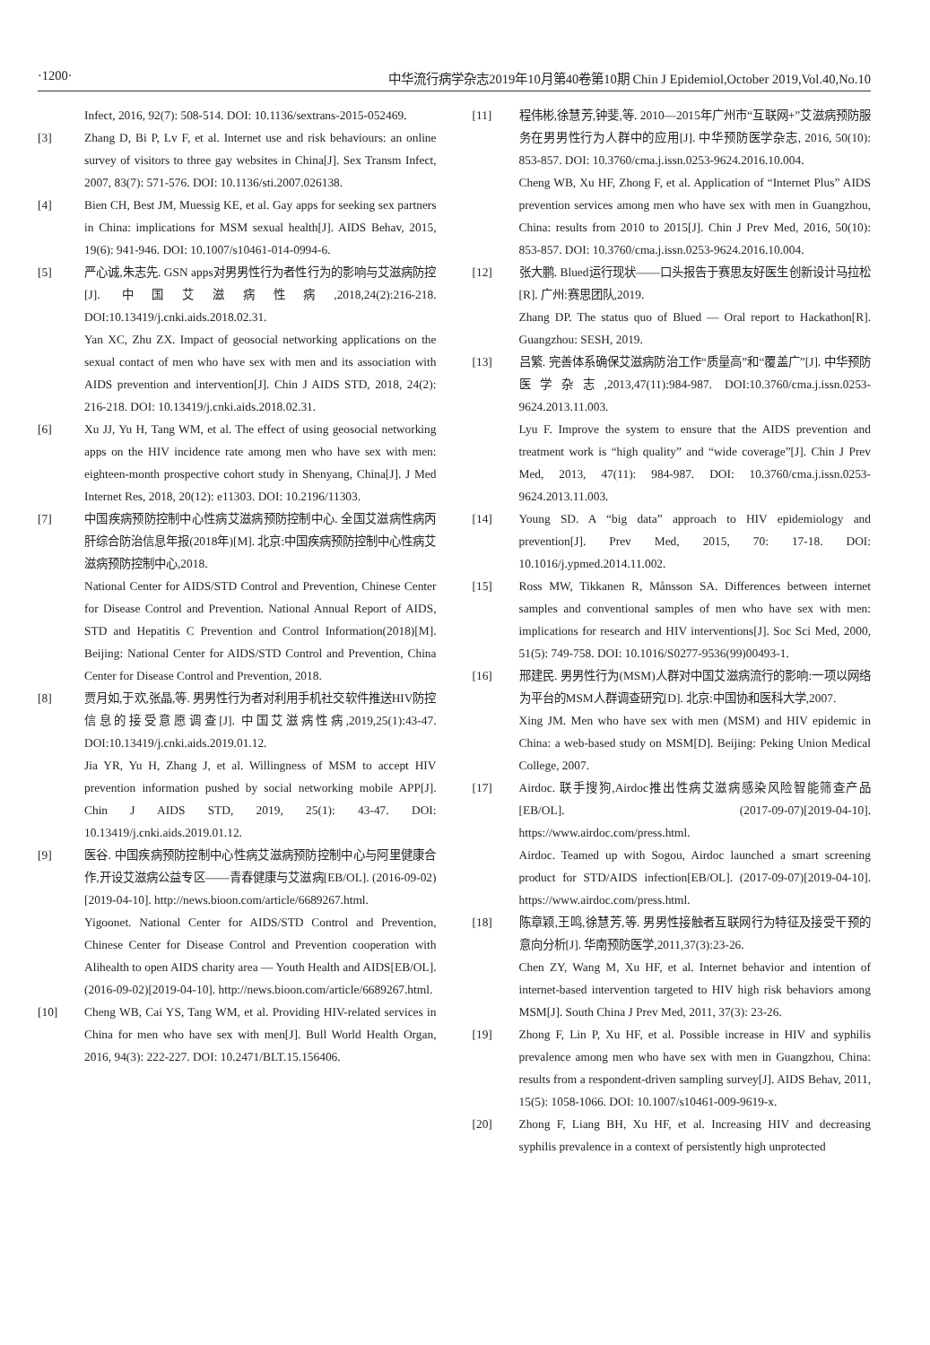·1200· 中华流行病学杂志2019年10月第40卷第10期 Chin J Epidemiol,October 2019,Vol.40,No.10
Infect, 2016, 92(7): 508-514. DOI: 10.1136/sextrans-2015-052469.
[3] Zhang D, Bi P, Lv F, et al. Internet use and risk behaviours: an online survey of visitors to three gay websites in China[J]. Sex Transm Infect, 2007, 83(7): 571-576. DOI: 10.1136/sti.2007.026138.
[4] Bien CH, Best JM, Muessig KE, et al. Gay apps for seeking sex partners in China: implications for MSM sexual health[J]. AIDS Behav, 2015, 19(6): 941-946. DOI: 10.1007/s10461-014-0994-6.
[5] 严心诚,朱志先. GSN apps对男男性行为者性行为的影响与艾滋病防控[J]. 中国艾滋病性病,2018,24(2):216-218. DOI:10.13419/j.cnki.aids.2018.02.31.
Yan XC, Zhu ZX. Impact of geosocial networking applications on the sexual contact of men who have sex with men and its association with AIDS prevention and intervention[J]. Chin J AIDS STD, 2018, 24(2): 216-218. DOI: 10.13419/j.cnki.aids.2018.02.31.
[6] Xu JJ, Yu H, Tang WM, et al. The effect of using geosocial networking apps on the HIV incidence rate among men who have sex with men: eighteen-month prospective cohort study in Shenyang, China[J]. J Med Internet Res, 2018, 20(12): e11303. DOI: 10.2196/11303.
[7] 中国疾病预防控制中心性病艾滋病预防控制中心. 全国艾滋病性病丙肝综合防治信息年报(2018年)[M]. 北京:中国疾病预防控制中心性病艾滋病预防控制中心,2018.
National Center for AIDS/STD Control and Prevention, Chinese Center for Disease Control and Prevention. National Annual Report of AIDS, STD and Hepatitis C Prevention and Control Information(2018)[M]. Beijing: National Center for AIDS/STD Control and Prevention, China Center for Disease Control and Prevention, 2018.
[8] 贾月如,于欢,张晶,等. 男男性行为者对利用手机社交软件推送HIV防控信息的接受意愿调查[J]. 中国艾滋病性病,2019,25(1):43-47. DOI:10.13419/j.cnki.aids.2019.01.12.
Jia YR, Yu H, Zhang J, et al. Willingness of MSM to accept HIV prevention information pushed by social networking mobile APP[J]. Chin J AIDS STD, 2019, 25(1): 43-47. DOI: 10.13419/j.cnki.aids.2019.01.12.
[9] 医谷. 中国疾病预防控制中心性病艾滋病预防控制中心与阿里健康合作,开设艾滋病公益专区——青春健康与艾滋病[EB/OL]. (2016-09-02) [2019-04-10]. http://news.bioon.com/article/6689267.html.
Yigoonet. National Center for AIDS/STD Control and Prevention, Chinese Center for Disease Control and Prevention cooperation with Alihealth to open AIDS charity area — Youth Health and AIDS[EB/OL]. (2016-09-02)[2019-04-10]. http://news.bioon.com/article/6689267.html.
[10] Cheng WB, Cai YS, Tang WM, et al. Providing HIV-related services in China for men who have sex with men[J]. Bull World Health Organ, 2016, 94(3): 222-227. DOI: 10.2471/BLT.15.156406.
[11] 程伟彬,徐慧芳,钟斐,等. 2010—2015年广州市“互联网+”艾滋病预防服务在男男性行为人群中的应用[J]. 中华预防医学杂志, 2016, 50(10): 853-857. DOI: 10.3760/cma.j.issn.0253-9624.2016.10.004.
Cheng WB, Xu HF, Zhong F, et al. Application of “Internet Plus” AIDS prevention services among men who have sex with men in Guangzhou, China: results from 2010 to 2015[J]. Chin J Prev Med, 2016, 50(10): 853-857. DOI: 10.3760/cma.j.issn.0253-9624.2016.10.004.
[12] 张大鹏. Blued运行现状——口头报告于赛思友好医生创新设计马拉松[R]. 广州:赛思团队,2019.
Zhang DP. The status quo of Blued — Oral report to Hackathon[R]. Guangzhou: SESH, 2019.
[13] 吕繁. 完善体系确保艾滋病防治工作“质量高”和“覆盖广”[J]. 中华预防医学杂志,2013,47(11):984-987. DOI:10.3760/cma.j.issn.0253-9624.2013.11.003.
Lyu F. Improve the system to ensure that the AIDS prevention and treatment work is “high quality” and “wide coverage”[J]. Chin J Prev Med, 2013, 47(11): 984-987. DOI: 10.3760/cma.j.issn.0253-9624.2013.11.003.
[14] Young SD. A “big data” approach to HIV epidemiology and prevention[J]. Prev Med, 2015, 70: 17-18. DOI: 10.1016/j.ypmed.2014.11.002.
[15] Ross MW, Tikkanen R, Månsson SA. Differences between internet samples and conventional samples of men who have sex with men: implications for research and HIV interventions[J]. Soc Sci Med, 2000, 51(5): 749-758. DOI: 10.1016/S0277-9536(99)00493-1.
[16] 邢建民. 男男性行为(MSM)人群对中国艾滋病流行的影响:一项以网络为平台的MSM人群调查研究[D]. 北京:中国协和医科大学,2007.
Xing JM. Men who have sex with men (MSM) and HIV epidemic in China: a web-based study on MSM[D]. Beijing: Peking Union Medical College, 2007.
[17] Airdoc. 联手搜狗,Airdoc推出性病艾滋病感染风险智能筛查产品[EB/OL]. (2017-09-07)[2019-04-10]. https://www.airdoc.com/press.html.
Airdoc. Teamed up with Sogou, Airdoc launched a smart screening product for STD/AIDS infection[EB/OL]. (2017-09-07)[2019-04-10]. https://www.airdoc.com/press.html.
[18] 陈章颖,王鸣,徐慧芳,等. 男男性接触者互联网行为特征及接受干预的意向分析[J]. 华南预防医学,2011,37(3):23-26.
Chen ZY, Wang M, Xu HF, et al. Internet behavior and intention of internet-based intervention targeted to HIV high risk behaviors among MSM[J]. South China J Prev Med, 2011, 37(3): 23-26.
[19] Zhong F, Lin P, Xu HF, et al. Possible increase in HIV and syphilis prevalence among men who have sex with men in Guangzhou, China: results from a respondent-driven sampling survey[J]. AIDS Behav, 2011, 15(5): 1058-1066. DOI: 10.1007/s10461-009-9619-x.
[20] Zhong F, Liang BH, Xu HF, et al. Increasing HIV and decreasing syphilis prevalence in a context of persistently high unprotected